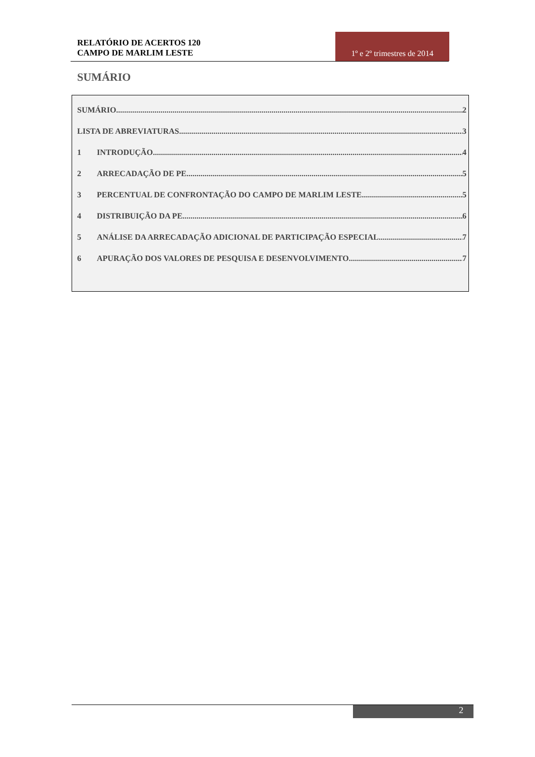RELATÓRIO DE ACERTOS 120
CAMPO DE MARLIM LESTE
1º e 2º trimestres de 2014
SUMÁRIO
SUMÁRIO 2
LISTA DE ABREVIATURAS 3
1 INTRODUÇÃO 4
2 ARRECADAÇÃO DE PE 5
3 PERCENTUAL DE CONFRONTAÇÃO DO CAMPO DE MARLIM LESTE 5
4 DISTRIBUIÇÃO DA PE 6
5 ANÁLISE DA ARRECADAÇÃO ADICIONAL DE PARTICIPAÇÃO ESPECIAL 7
6 APURAÇÃO DOS VALORES DE PESQUISA E DESENVOLVIMENTO 7
2